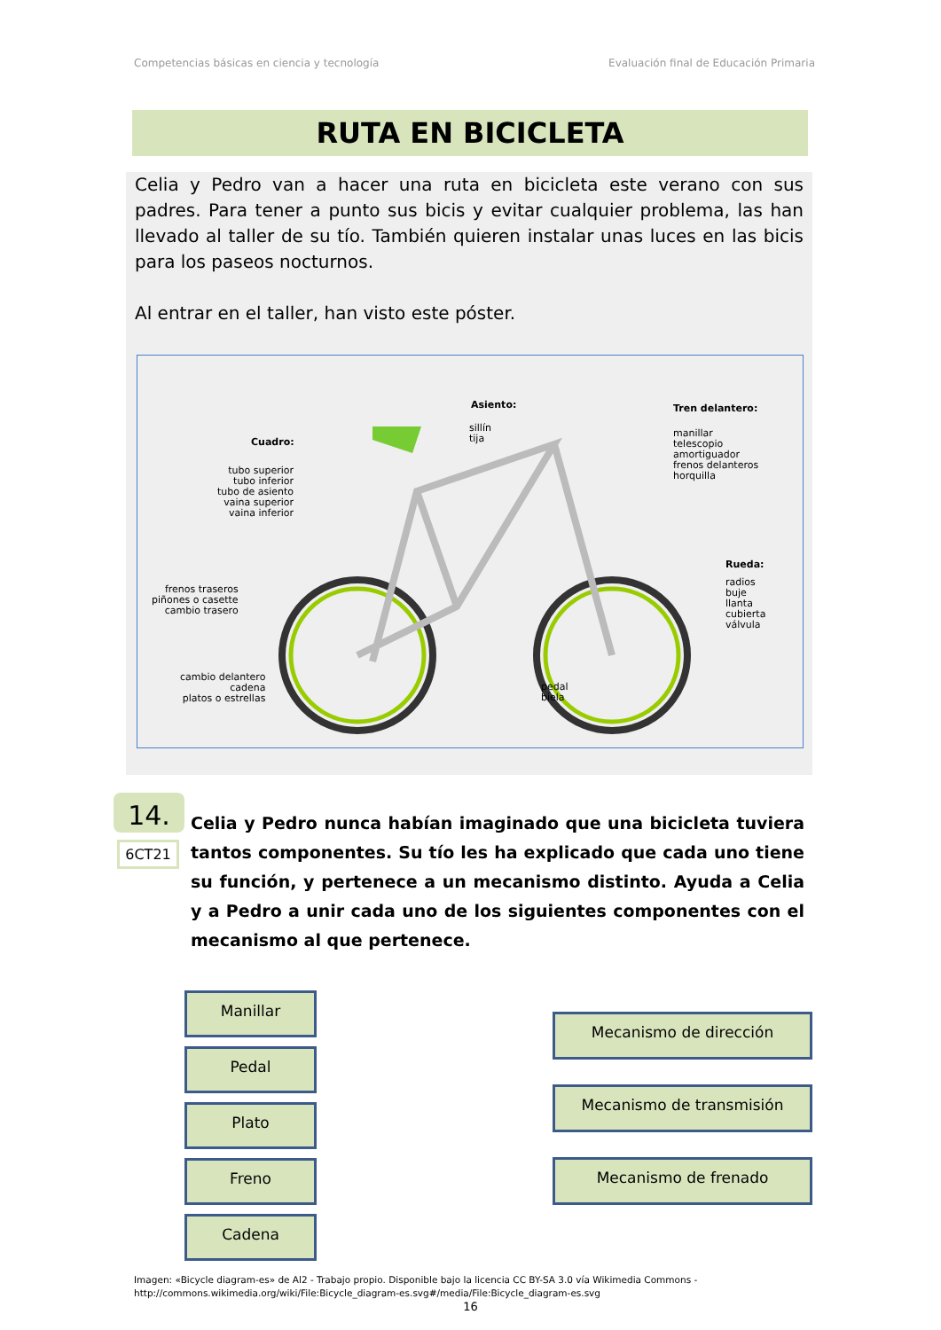Competencias básicas en ciencia y tecnología Evaluación final de Educación Primaria
RUTA EN BICICLETA
Celia y Pedro van a hacer una ruta en bicicleta este verano con sus padres. Para tener a punto sus bicis y evitar cualquier problema, las han llevado al taller de su tío. También quieren instalar unas luces en las bicis para los paseos nocturnos.
Al entrar en el taller, han visto este póster.
Asiento:
sillín
tija
Tren delantero:
manillar
telescopio
amortiguador
frenos delanteros
horquilla
Cuadro:
tubo superior
tubo inferior
tubo de asiento
vaina superior
vaina inferior
Rueda:
radios
buje
llanta
cubierta
válvula
frenos traseros
piñones o casette
cambio trasero
cambio delantero
cadena
platos o estrellas
pedal
biela
14.
6CT21
Celia y Pedro nunca habían imaginado que una bicicleta tuviera tantos componentes. Su tío les ha explicado que cada uno tiene su función, y pertenece a un mecanismo distinto. Ayuda a Celia y a Pedro a unir cada uno de los siguientes componentes con el mecanismo al que pertenece.
Manillar
Pedal
Plato
Freno
Cadena
Mecanismo de dirección
Mecanismo de transmisión
Mecanismo de frenado
Imagen: «Bicycle diagram-es» de Al2 - Trabajo propio. Disponible bajo la licencia CC BY-SA 3.0 vía Wikimedia Commons -
http://commons.wikimedia.org/wiki/File:Bicycle_diagram-es.svg#/media/File:Bicycle_diagram-es.svg
16